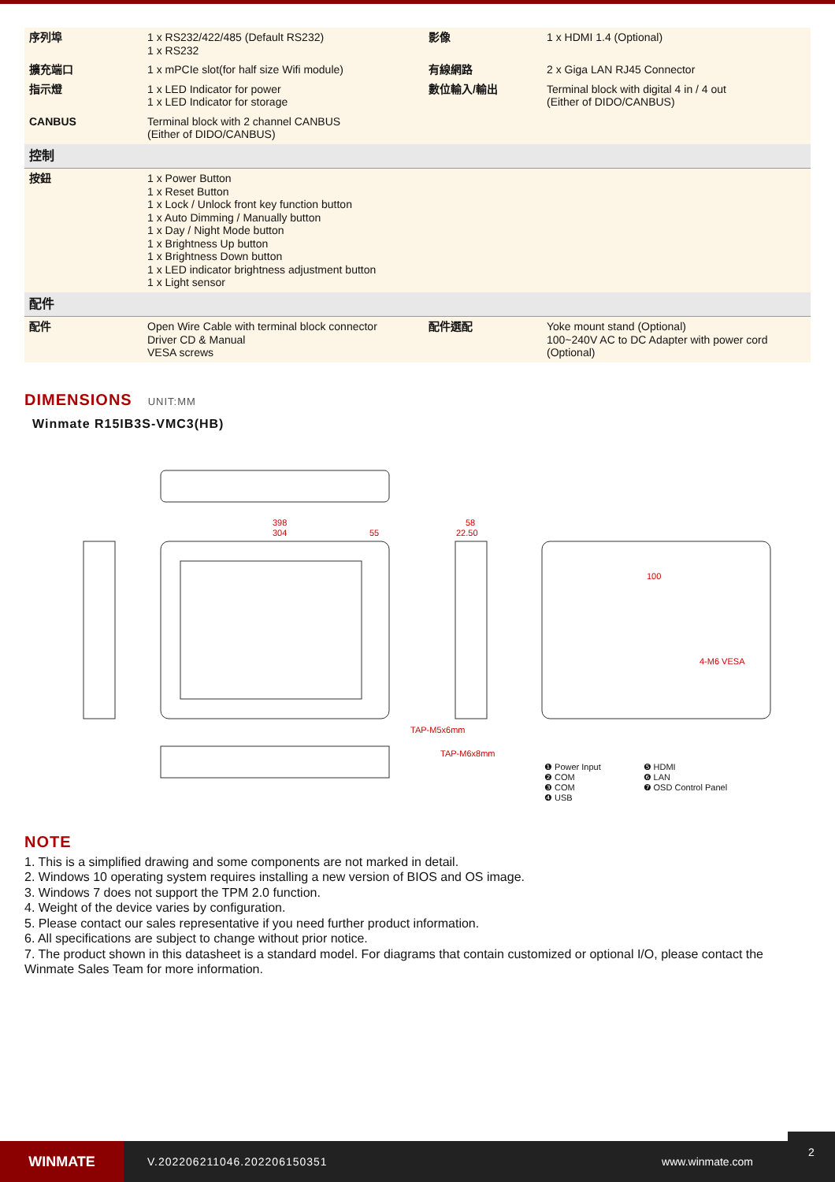| 序列埠 | 1 x RS232/422/485 (Default RS232) 1 x RS232 | 影像 | 1 x HDMI 1.4 (Optional) |
| 擴充端口 | 1 x mPCIe slot(for half size Wifi module) | 有線網路 | 2 x Giga LAN RJ45 Connector |
| 指示燈 | 1 x LED Indicator for power 1 x LED Indicator for storage | 數位輸入/輸出 | Terminal block with digital 4 in / 4 out (Either of DIDO/CANBUS) |
| CANBUS | Terminal block with 2 channel CANBUS (Either of DIDO/CANBUS) | | |
| 控制 | | | |
| 按鈕 | 1 x Power Button 1 x Reset Button 1 x Lock / Unlock front key function button 1 x Auto Dimming / Manually button 1 x Day / Night Mode button 1 x Brightness Up button 1 x Brightness Down button 1 x LED indicator brightness adjustment button 1 x Light sensor | | |
| 配件 | | | |
| 配件 | Open Wire Cable with terminal block connector Driver CD & Manual VESA screws | 配件選配 | Yoke mount stand (Optional) 100~240V AC to DC Adapter with power cord (Optional) |
DIMENSIONS UNIT:MM
Winmate R15IB3S-VMC3(HB)
398
304
55
58
22.50
TAP-M5x6mm
TAP-M6x8mm
100
4-M6 VESA
❶ Power Input
❷ COM
❸ COM
❹ USB
❺ HDMI
❻ LAN
❼ OSD Control Panel
NOTE
1. This is a simplified drawing and some components are not marked in detail.
2. Windows 10 operating system requires installing a new version of BIOS and OS image.
3. Windows 7 does not support the TPM 2.0 function.
4. Weight of the device varies by configuration.
5. Please contact our sales representative if you need further product information.
6. All specifications are subject to change without prior notice.
7. The product shown in this datasheet is a standard model. For diagrams that contain customized or optional I/O, please contact the Winmate Sales Team for more information.
WINMATE
V.202206211046.202206150351 www.winmate.com
2